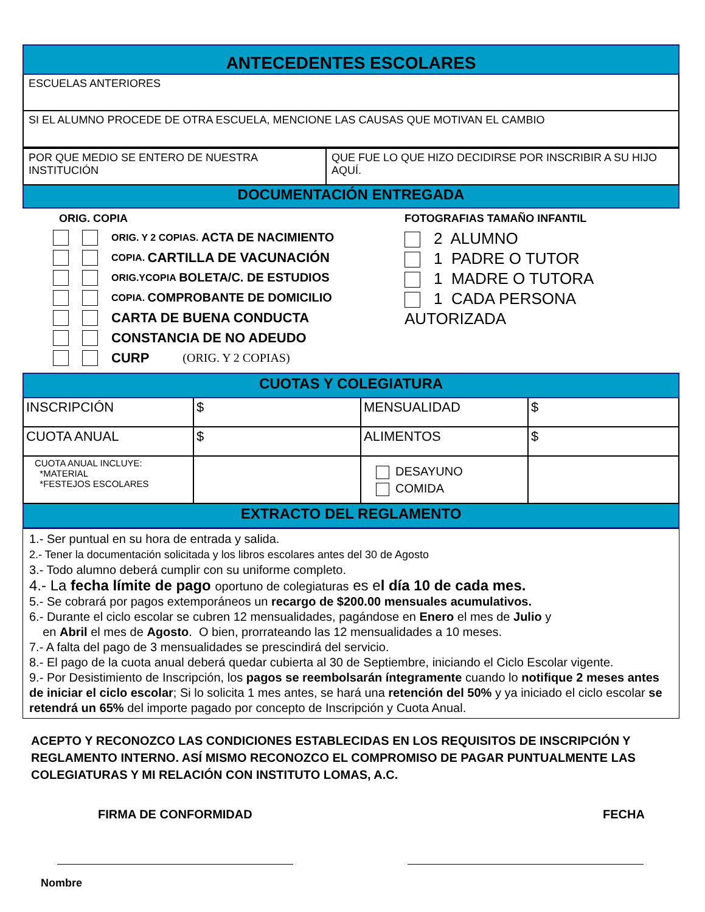| ANTECEDENTES ESCOLARES |
| ESCUELAS ANTERIORES |
| SI EL ALUMNO PROCEDE DE OTRA ESCUELA, MENCIONE LAS CAUSAS QUE MOTIVAN EL CAMBIO |
| POR QUE MEDIO SE ENTERO DE NUESTRA INSTITUCIÓN | QUE FUE LO QUE HIZO DECIDIRSE POR INSCRIBIR A SU HIJO AQUÍ. |
| DOCUMENTACIÓN ENTREGADA | |
ORIG. COPIA
ORIG. Y 2 COPIAS. ACTA DE NACIMIENTO
COPIA. CARTILLA DE VACUNACIÓN
ORIG.YCOPIA BOLETA/C. DE ESTUDIOS
COPIA. COMPROBANTE DE DOMICILIO
CARTA DE BUENA CONDUCTA
CONSTANCIA DE NO ADEUDO
CURP (ORIG. Y 2 COPIAS)
FOTOGRAFIAS TAMAÑO INFANTIL
2 ALUMNO
1 PADRE O TUTOR
1 MADRE O TUTORA
1 CADA PERSONA AUTORIZADA
| CUOTAS Y COLEGIATURA | | | |
| INSCRIPCIÓN | $ | MENSUALIDAD | $ |
| CUOTA ANUAL | $ | ALIMENTOS | $ |
| CUOTA ANUAL INCLUYE: *MATERIAL *FESTEJOS ESCOLARES | | DESAYUNO COMIDA | |
| EXTRACTO DEL REGLAMENTO | | | |
1.- Ser puntual en su hora de entrada y salida.
2.- Tener la documentación solicitada y los libros escolares antes del 30 de Agosto
3.- Todo alumno deberá cumplir con su uniforme completo.
4.- La fecha límite de pago oportuno de colegiaturas es el día 10 de cada mes.
5.- Se cobrará por pagos extemporáneos un recargo de $200.00 mensuales acumulativos.
6.- Durante el ciclo escolar se cubren 12 mensualidades, pagándose en Enero el mes de Julio y
en Abril el mes de Agosto. O bien, prorrateando las 12 mensualidades a 10 meses.
7.- A falta del pago de 3 mensualidades se prescindirá del servicio.
8.- El pago de la cuota anual deberá quedar cubierta al 30 de Septiembre, iniciando el Ciclo Escolar vigente.
9.- Por Desistimiento de Inscripción, los pagos se reembolsarán íntegramente cuando lo notifique 2 meses antes de iniciar el ciclo escolar; Si lo solicita 1 mes antes, se hará una retención del 50% y ya iniciado el ciclo escolar se retendrá un 65% del importe pagado por concepto de Inscripción y Cuota Anual.
ACEPTO Y RECONOZCO LAS CONDICIONES ESTABLECIDAS EN LOS REQUISITOS DE INSCRIPCIÓN Y REGLAMENTO INTERNO. ASÍ MISMO RECONOZCO EL COMPROMISO DE PAGAR PUNTUALMENTE LAS COLEGIATURAS Y MI RELACIÓN CON INSTITUTO LOMAS, A.C.
FIRMA DE CONFORMIDAD FECHA
Nombre